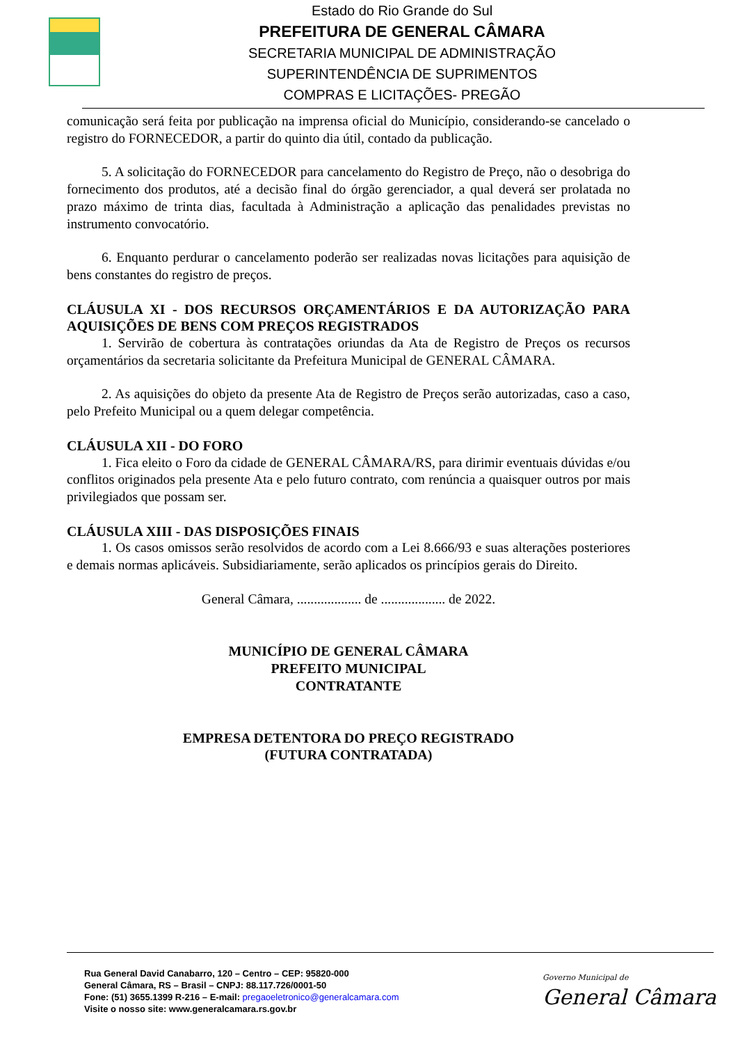Estado do Rio Grande do Sul
PREFEITURA DE GENERAL CÂMARA
SECRETARIA MUNICIPAL DE ADMINISTRAÇÃO
SUPERINTENDÊNCIA DE SUPRIMENTOS
COMPRAS E LICITAÇÕES- PREGÃO
comunicação será feita por publicação na imprensa oficial do Município, considerando-se cancelado o registro do FORNECEDOR, a partir do quinto dia útil, contado da publicação.
5. A solicitação do FORNECEDOR para cancelamento do Registro de Preço, não o desobriga do fornecimento dos produtos, até a decisão final do órgão gerenciador, a qual deverá ser prolatada no prazo máximo de trinta dias, facultada à Administração a aplicação das penalidades previstas no instrumento convocatório.
6. Enquanto perdurar o cancelamento poderão ser realizadas novas licitações para aquisição de bens constantes do registro de preços.
CLÁUSULA XI - DOS RECURSOS ORÇAMENTÁRIOS E DA AUTORIZAÇÃO PARA AQUISIÇÕES DE BENS COM PREÇOS REGISTRADOS
1. Servirão de cobertura às contratações oriundas da Ata de Registro de Preços os recursos orçamentários da secretaria solicitante da Prefeitura Municipal de GENERAL CÂMARA.
2. As aquisições do objeto da presente Ata de Registro de Preços serão autorizadas, caso a caso, pelo Prefeito Municipal ou a quem delegar competência.
CLÁUSULA XII - DO FORO
1. Fica eleito o Foro da cidade de GENERAL CÂMARA/RS, para dirimir eventuais dúvidas e/ou conflitos originados pela presente Ata e pelo futuro contrato, com renúncia a quaisquer outros por mais privilegiados que possam ser.
CLÁUSULA XIII - DAS DISPOSIÇÕES FINAIS
1. Os casos omissos serão resolvidos de acordo com a Lei 8.666/93 e suas alterações posteriores e demais normas aplicáveis. Subsidiariamente, serão aplicados os princípios gerais do Direito.
General Câmara, ................... de ................... de 2022.
MUNICÍPIO DE GENERAL CÂMARA
PREFEITO MUNICIPAL
CONTRATANTE
EMPRESA DETENTORA DO PREÇO REGISTRADO
(FUTURA CONTRATADA)
Rua General David Canabarro, 120 – Centro – CEP: 95820-000
General Câmara, RS – Brasil – CNPJ: 88.117.726/0001-50
Fone: (51) 3655.1399 R-216 – E-mail: pregaoeletronico@generalcamara.com
Visite o nosso site: www.generalcamara.rs.gov.br
Governo Municipal de
General Câmara